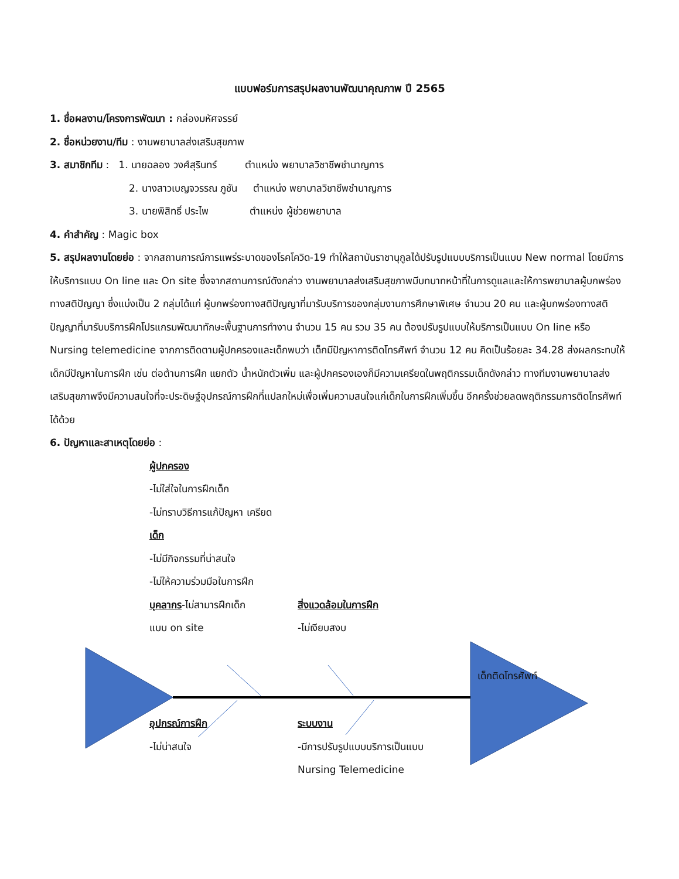แบบฟอร์มการสรุปผลงานพัฒนาคุณภาพ ปี 2565
1. ชื่อผลงาน/โครงการพัฒนา : กล่องมหัศจรรย์
2. ชื่อหน่วยงาน/ทีม : งานพยาบาลส่งเสริมสุขภาพ
3. สมาชิกทีม : 1. นายฉลอง วงศ์สุรินทร์ ตำแหน่ง พยาบาลวิชาชีพชำนาญการ
2. นางสาวเบญจวรรณ ภูชัน ตำแหน่ง พยาบาลวิชาชีพชำนาญการ
3. นายพิสิทธิ์ ประไพ ตำแหน่ง ผู้ช่วยพยาบาล
4. คำสำคัญ : Magic box
5. สรุปผลงานโดยย่อ : จากสถานการณ์การแพร่ระบาดของโรคโควิด-19 ทำให้สถาบันราชานุกูลได้ปรับรูปแบบบริการเป็นแบบ New normal โดยมีการให้บริการแบบ On line และ On site ซึ่งจากสถานการณ์ดังกล่าว งานพยาบาลส่งเสริมสุขภาพมีบทบาทหน้าที่ในการดูแลและให้การพยาบาลผู้บกพร่องทางสติปัญญา ซึ่งแบ่งเป็น 2 กลุ่มได้แก่ ผู้บกพร่องทางสติปัญญาที่มารับบริการของกลุ่มงานการศึกษาพิเศษ จำนวน 20 คน และผู้บกพร่องทางสติปัญญาที่มารับบริการฝึกโปรแกรมพัฒนาทักษะพื้นฐานการทำงาน จำนวน 15 คน รวม 35 คน ต้องปรับรูปแบบให้บริการเป็นแบบ On line หรือ Nursing telemedicine จากการติดตามผู้ปกครองและเด็กพบว่า เด็กมีปัญหาการติดโทรศัพท์ จำนวน 12 คน คิดเป็นร้อยละ 34.28 ส่งผลกระทบให้เด็กมีปัญหาในการฝึก เช่น ต่อต้านการฝึก แยกตัว น้ำหนักตัวเพิ่ม และผู้ปกครองเองก็มีความเครียดในพฤติกรรมเด็กดังกล่าว ทางทีมงานพยาบาลส่งเสริมสุขภาพจึงมีความสนใจที่จะประดิษฐ์อุปกรณ์การฝึกที่แปลกใหม่เพื่อเพิ่มความสนใจแก่เด็กในการฝึกเพิ่มขึ้น อีกครั้งช่วยลดพฤติกรรมการติดโทรศัพท์ได้ด้วย
6. ปัญหาและสาเหตุโดยย่อ :
ผู้ปกครอง
-ไม่ใส่ใจในการฝึกเด็ก
-ไม่ทราบวิธีการแก้ปัญหา เครียด
เด็ก
-ไม่มีกิจกรรมที่น่าสนใจ
-ไม่ให้ความร่วมมือในการฝึก
บุคลากร-ไม่สามารฝึกเด็ก
แบบ on site
สิ่งแวดล้อมในการฝึก
-ไม่เงียบสงบ
เด็กติดโทรศัพท์
อุปกรณ์การฝึก
-ไม่น่าสนใจ
ระบบงาน
-มีการปรับรูปแบบบริการเป็นแบบ
Nursing Telemedicine